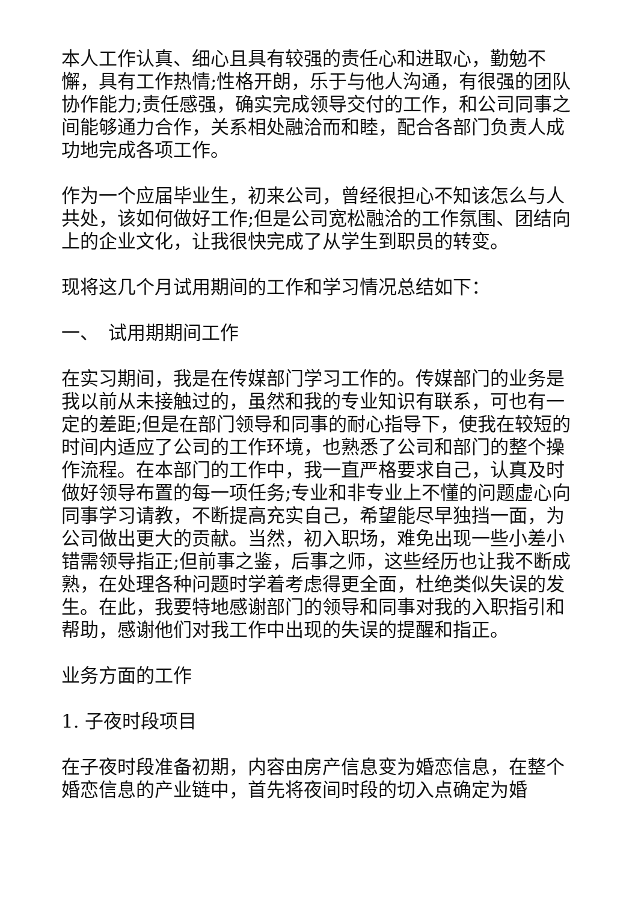本人工作认真、细心且具有较强的责任心和进取心，勤勉不懈，具有工作热情;性格开朗，乐于与他人沟通，有很强的团队协作能力;责任感强，确实完成领导交付的工作，和公司同事之间能够通力合作，关系相处融洽而和睦，配合各部门负责人成功地完成各项工作。
作为一个应届毕业生，初来公司，曾经很担心不知该怎么与人共处，该如何做好工作;但是公司宽松融洽的工作氛围、团结向上的企业文化，让我很快完成了从学生到职员的转变。
现将这几个月试用期间的工作和学习情况总结如下：
一、　试用期期间工作
在实习期间，我是在传媒部门学习工作的。传媒部门的业务是我以前从未接触过的，虽然和我的专业知识有联系，可也有一定的差距;但是在部门领导和同事的耐心指导下，使我在较短的时间内适应了公司的工作环境，也熟悉了公司和部门的整个操作流程。在本部门的工作中，我一直严格要求自己，认真及时做好领导布置的每一项任务;专业和非专业上不懂的问题虚心向同事学习请教，不断提高充实自己，希望能尽早独挡一面，为公司做出更大的贡献。当然，初入职场，难免出现一些小差小错需领导指正;但前事之鉴，后事之师，这些经历也让我不断成熟，在处理各种问题时学着考虑得更全面，杜绝类似失误的发生。在此，我要特地感谢部门的领导和同事对我的入职指引和帮助，感谢他们对我工作中出现的失误的提醒和指正。
业务方面的工作
1. 子夜时段项目
在子夜时段准备初期，内容由房产信息变为婚恋信息，在整个婚恋信息的产业链中，首先将夜间时段的切入点确定为婚